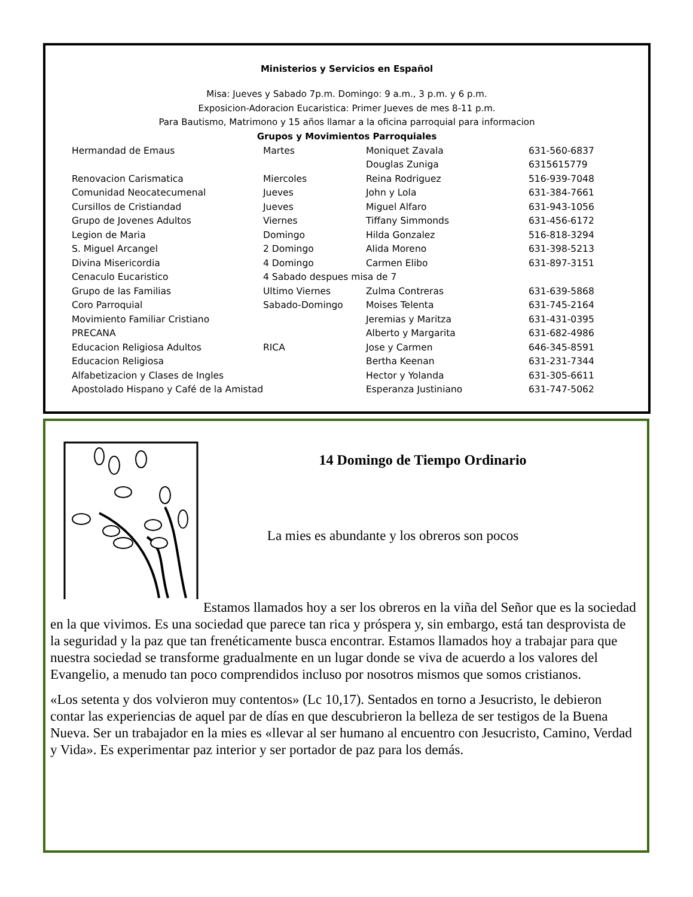Ministerios y Servicios en Español
Misa: Jueves y Sabado 7p.m. Domingo: 9 a.m., 3 p.m. y 6 p.m.
Exposicion-Adoracion Eucaristica: Primer Jueves de mes 8-11 p.m.
Para Bautismo, Matrimono y 15 años llamar a la oficina parroquial para informacion
Grupos y Movimientos Parroquiales
| Hermandad de Emaus | Martes | Moniquet Zavala | 631-560-6837 |
| | | Douglas Zuniga | 6315615779 |
| Renovacion Carismatica | Miercoles | Reina Rodriguez | 516-939-7048 |
| Comunidad Neocatecumenal | Jueves | John y Lola | 631-384-7661 |
| Cursillos de Cristiandad | Jueves | Miguel Alfaro | 631-943-1056 |
| Grupo de Jovenes Adultos | Viernes | Tiffany Simmonds | 631-456-6172 |
| Legion de Maria | Domingo | Hilda Gonzalez | 516-818-3294 |
| S. Miguel Arcangel | 2 Domingo | Alida Moreno | 631-398-5213 |
| Divina Misericordia | 4 Domingo | Carmen Elibo | 631-897-3151 |
| Cenaculo Eucaristico | 4 Sabado despues misa de 7 | | |
| Grupo de las Familias | Ultimo Viernes | Zulma Contreras | 631-639-5868 |
| Coro Parroquial | Sabado-Domingo | Moises Telenta | 631-745-2164 |
| Movimiento Familiar Cristiano | | Jeremias y Maritza | 631-431-0395 |
| PRECANA | | Alberto y Margarita | 631-682-4986 |
| Educacion Religiosa Adultos | RICA | Jose y Carmen | 646-345-8591 |
| Educacion Religiosa | | Bertha Keenan | 631-231-7344 |
| Alfabetizacion y Clases de Ingles | | Hector y Yolanda | 631-305-6611 |
| Apostolado Hispano y Café de la Amistad | | Esperanza Justiniano | 631-747-5062 |
14 Domingo de Tiempo Ordinario
La mies es abundante y los obreros son pocos
Estamos llamados hoy a ser los obreros en la viña del Señor que es la sociedad en la que vivimos. Es una sociedad que parece tan rica y próspera y, sin embargo, está tan desprovista de la seguridad y la paz que tan frenéticamente busca encontrar. Estamos llamados hoy a trabajar para que nuestra sociedad se transforme gradualmente en un lugar donde se viva de acuerdo a los valores del Evangelio, a menudo tan poco comprendidos incluso por nosotros mismos que somos cristianos.
«Los setenta y dos volvieron muy contentos» (Lc 10,17). Sentados en torno a Jesucristo, le debieron contar las experiencias de aquel par de días en que descubrieron la belleza de ser testigos de la Buena Nueva. Ser un trabajador en la mies es «llevar al ser humano al encuentro con Jesucristo, Camino, Verdad y Vida». Es experimentar paz interior y ser portador de paz para los demás.